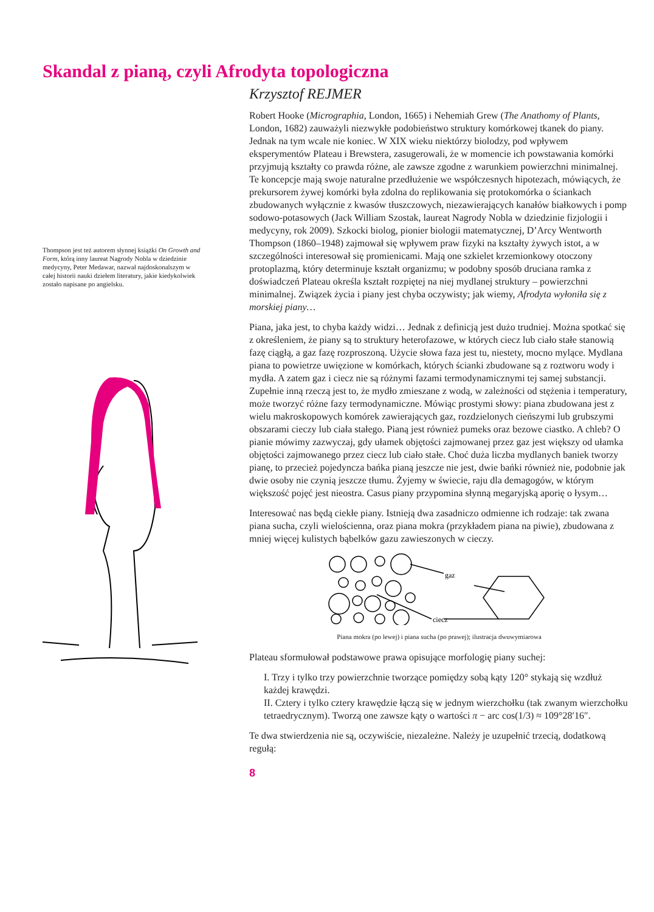Skandal z pianą, czyli Afrodyta topologiczna
Thompson jest też autorem słynnej książki On Growth and Form, którą inny laureat Nagrody Nobla w dziedzinie medycyny, Peter Medawar, nazwał najdoskonalszym w całej historii nauki dziełem literatury, jakie kiedykolwiek zostało napisane po angielsku.
Krzysztof REJMER
Robert Hooke (Micrographia, London, 1665) i Nehemiah Grew (The Anathomy of Plants, London, 1682) zauważyli niezwykłe podobieństwo struktury komórkowej tkanek do piany. Jednak na tym wcale nie koniec. W XIX wieku niektórzy biolodzy, pod wpływem eksperymentów Plateau i Brewstera, zasugerowali, że w momencie ich powstawania komórki przyjmują kształty co prawda różne, ale zawsze zgodne z warunkiem powierzchni minimalnej. Te koncepcje mają swoje naturalne przedłużenie we współczesnych hipotezach, mówiących, że prekursorem żywej komórki była zdolna do replikowania się protokomórka o ściankach zbudowanych wyłącznie z kwasów tłuszczowych, niezawierających kanałów białkowych i pomp sodowo-potasowych (Jack William Szostak, laureat Nagrody Nobla w dziedzinie fizjologii i medycyny, rok 2009). Szkocki biolog, pionier biologii matematycznej, D’Arcy Wentworth Thompson (1860–1948) zajmował się wpływem praw fizyki na kształty żywych istot, a w szczególności interesował się promienicami. Mają one szkielet krzemionkowy otoczony protoplazmą, który determinuje kształt organizmu; w podobny sposób druciana ramka z doświadczeń Plateau określa kształt rozpiętej na niej mydlanej struktury – powierzchni minimalnej. Związek życia i piany jest chyba oczywisty; jak wiemy, Afrodyta wyłoniła się z morskiej piany…
Piana, jaka jest, to chyba każdy widzi… Jednak z definicją jest dużo trudniej. Można spotkać się z określeniem, że piany są to struktury heterofazowe, w których ciecz lub ciało stałe stanowią fazę ciągłą, a gaz fazę rozproszoną. Użycie słowa faza jest tu, niestety, mocno mylące. Mydlana piana to powietrze uwięzione w komórkach, których ścianki zbudowane są z roztworu wody i mydła. A zatem gaz i ciecz nie są różnymi fazami termodynamicznymi tej samej substancji. Zupełnie inną rzeczą jest to, że mydło zmieszane z wodą, w zależności od stężenia i temperatury, może tworzyć różne fazy termodynamiczne. Mówiąc prostymi słowy: piana zbudowana jest z wielu makroskopowych komórek zawierających gaz, rozdzielonych cieńszymi lub grubszymi obszarami cieczy lub ciała stałego. Pianą jest również pumeks oraz bezowe ciastko. A chleb? O pianie mówimy zazwyczaj, gdy ułamek objętości zajmowanej przez gaz jest większy od ułamka objętości zajmowanego przez ciecz lub ciało stałe. Choć duża liczba mydlanych baniek tworzy pianę, to przecież pojedyncza bańka pianą jeszcze nie jest, dwie bańki również nie, podobnie jak dwie osoby nie czynią jeszcze tłumu. Żyjemy w świecie, raju dla demagogów, w którym większość pojęć jest nieostra. Casus piany przypomina słynną megaryjską aporię o łysym…
Interesować nas będą ciekłe piany. Istnieją dwa zasadniczo odmienne ich rodzaje: tak zwana piana sucha, czyli wielościenna, oraz piana mokra (przykładem piana na piwie), zbudowana z mniej więcej kulistych bąbelków gazu zawieszonych w cieczy.
gaz
ciecz
Piana mokra (po lewej) i piana sucha (po prawej); ilustracja dwuwymiarowa
Plateau sformułował podstawowe prawa opisujące morfologię piany suchej:
I. Trzy i tylko trzy powierzchnie tworzące pomiędzy sobą kąty 120° stykają się wzdłuż każdej krawędzi.
II. Cztery i tylko cztery krawędzie łączą się w jednym wierzchołku (tak zwanym wierzchołku tetraedrycznym). Tworzą one zawsze kąty o wartości π − arc cos(1/3) ≈ 109°28′16″.
Te dwa stwierdzenia nie są, oczywiście, niezależne. Należy je uzupełnić trzecią, dodatkową regułą:
8